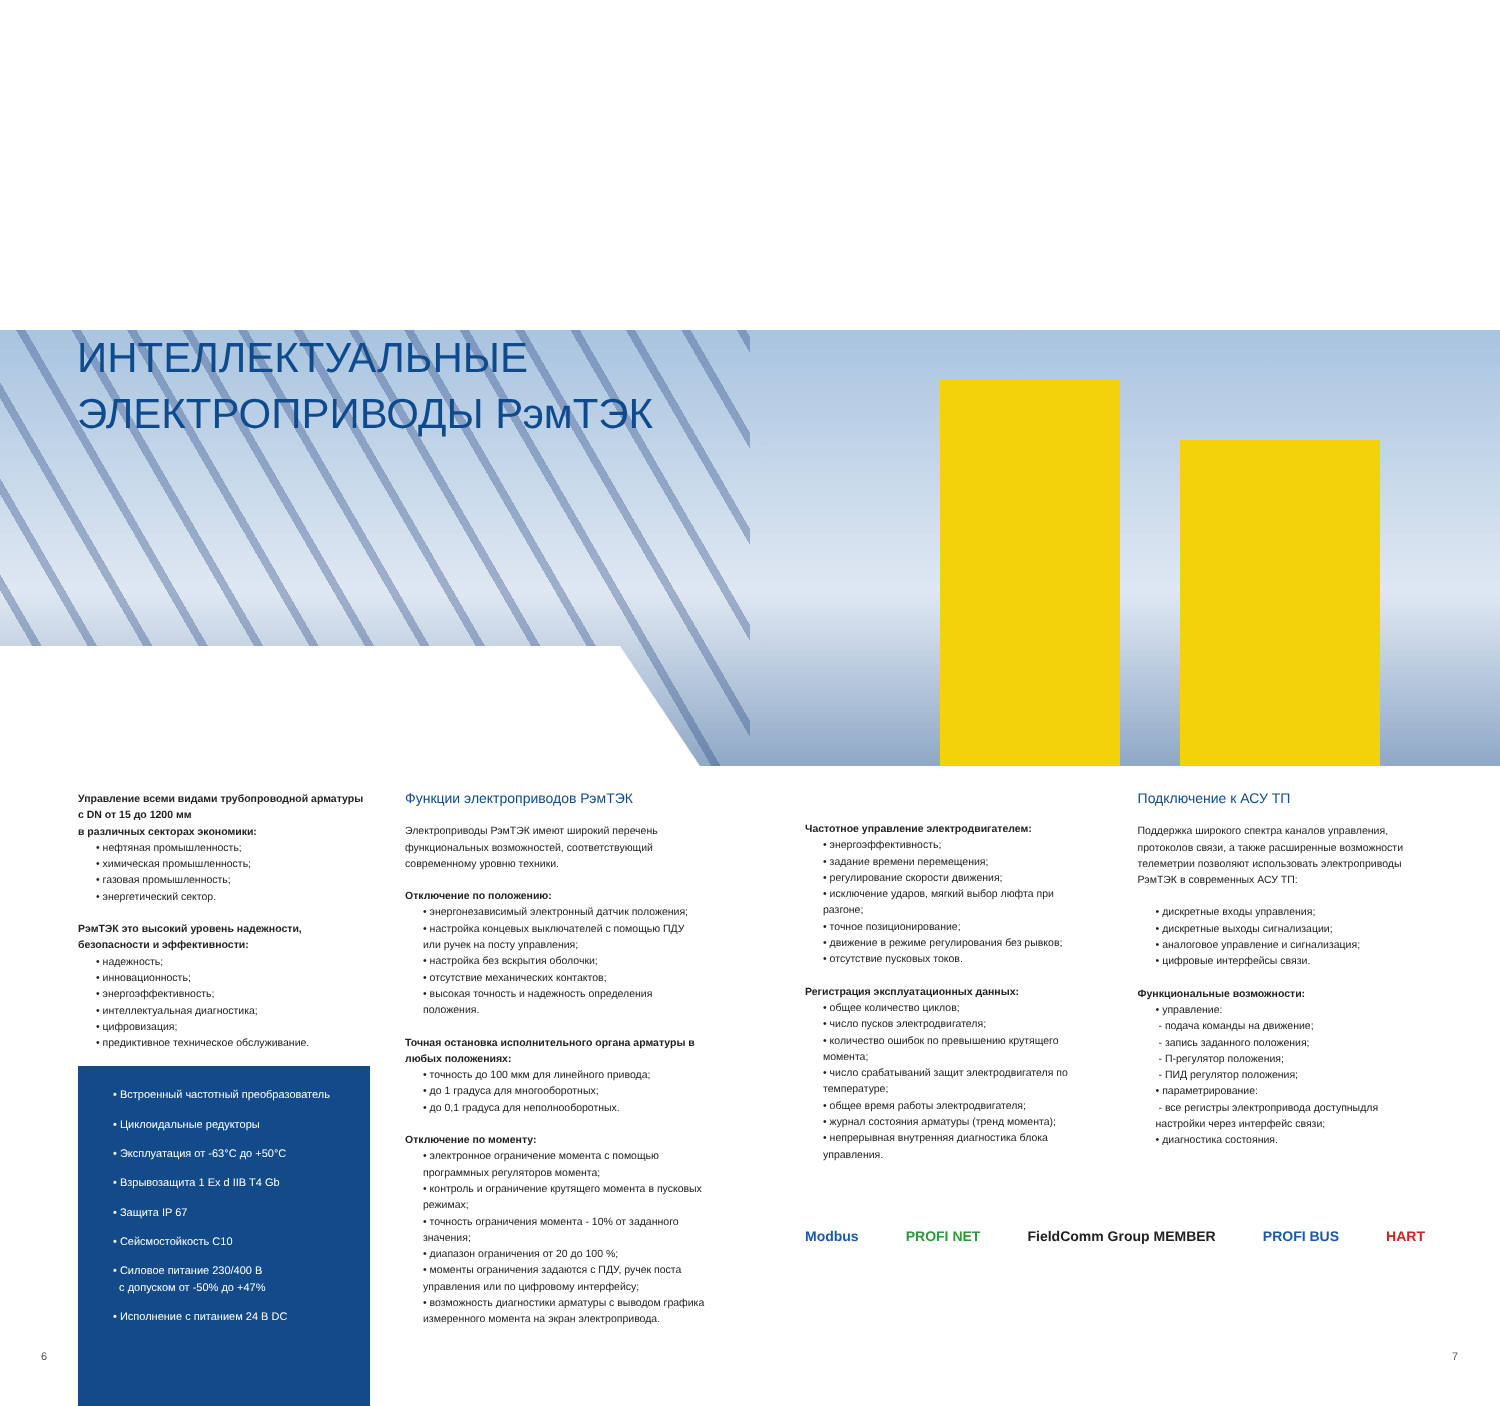ИНТЕЛЛЕКТУАЛЬНЫЕ
ЭЛЕКТРОПРИВОДЫ РэмТЭК
Управление всеми видами трубопроводной арматуры с DN от 15 до 1200 мм
в различных секторах экономики:
• нефтяная промышленность;
• химическая промышленность;
• газовая промышленность;
• энергетический сектор.
РэмТЭК это высокий уровень надежности, безопасности и эффективности:
• надежность;
• инновационность;
• энергоэффективность;
• интеллектуальная диагностика;
• цифровизация;
• предиктивное техническое обслуживание.
• Встроенный частотный преобразователь
• Циклоидальные редукторы
• Эксплуатация от -63°C до +50°C
• Взрывозащита 1 Ex d IIB T4 Gb
• Защита IP 67
• Сейсмостойкость С10
• Силовое питание 230/400 В
с допуском от -50% до +47%
• Исполнение с питанием 24 В DC
Функции электроприводов РэмТЭК
Электроприводы РэмТЭК имеют широкий перечень функциональных возможностей, соответствующий современному уровню техники.
Отключение по положению:
• энергонезависимый электронный датчик положения;
• настройка концевых выключателей с помощью ПДУ или ручек на посту управления;
• настройка без вскрытия оболочки;
• отсутствие механических контактов;
• высокая точность и надежность определения положения.
Точная остановка исполнительного органа арматуры в любых положениях:
• точность до 100 мкм для линейного привода;
• до 1 градуса для многооборотных;
• до 0,1 градуса для неполнооборотных.
Отключение по моменту:
• электронное ограничение момента с помощью программных регуляторов момента;
• контроль и ограничение крутящего момента в пусковых режимах;
• точность ограничения момента - 10% от заданного значения;
• диапазон ограничения от 20 до 100 %;
• моменты ограничения задаются с ПДУ, ручек поста управления или по цифровому интерфейсу;
• возможность диагностики арматуры с выводом графика измеренного момента на экран электропривода.
Частотное управление электродвигателем:
• энергоэффективность;
• задание времени перемещения;
• регулирование скорости движения;
• исключение ударов, мягкий выбор люфта при разгоне;
• точное позиционирование;
• движение в режиме регулирования без рывков;
• отсутствие пусковых токов.
Регистрация эксплуатационных данных:
• общее количество циклов;
• число пусков электродвигателя;
• количество ошибок по превышению крутящего момента;
• число срабатываний защит электродвигателя по температуре;
• общее время работы электродвигателя;
• журнал состояния арматуры (тренд момента);
• непрерывная внутренняя диагностика блока управления.
Подключение к АСУ ТП
Поддержка широкого спектра каналов управления, протоколов связи, а также расширенные возможности телеметрии позволяют использовать электроприводы РэмТЭК в современных АСУ ТП:
• дискретные входы управления;
• дискретные выходы сигнализации;
• аналоговое управление и сигнализация;
• цифровые интерфейсы связи.
Функциональные возможности:
• управление:
- подача команды на движение;
- запись заданного положения;
- П-регулятор положения;
- ПИД регулятор положения;
• параметрирование:
- все регистры электропривода доступныдля настройки через интерфейс связи;
• диагностика состояния.
Modbus PROFI NET FieldComm Group MEMBER PROFI BUS HART
6 7